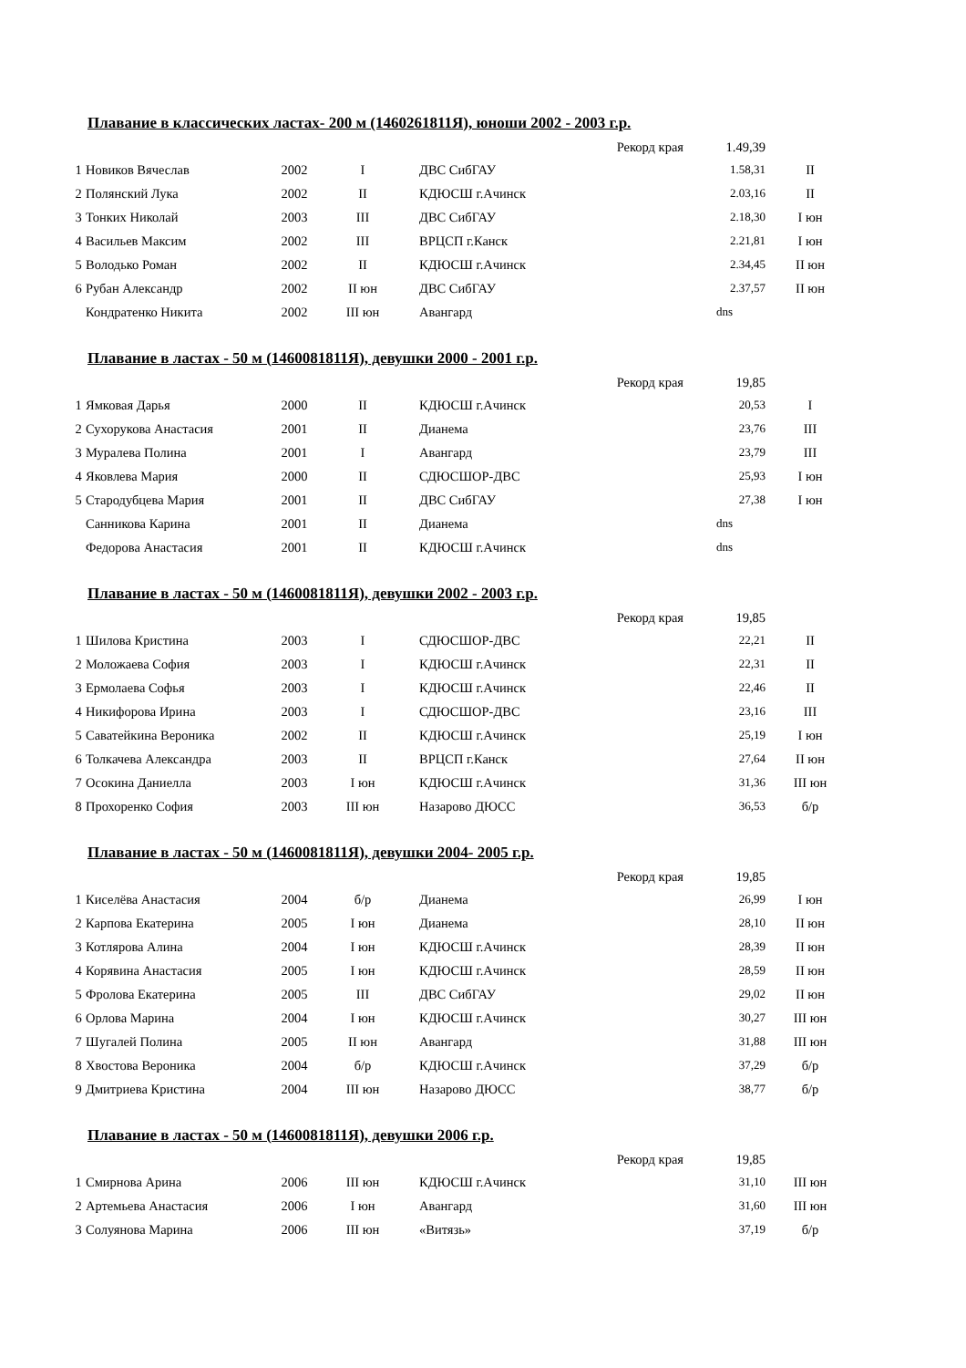Плавание в классических ластах- 200 м (1460261811Я), юноши 2002 - 2003 г.р.
| | | | | Рекорд края | 1.49,39 | |
| 1 | Новиков Вячеслав | 2002 | I | ДВС СибГАУ | 1.58,31 | II |
| 2 | Полянский Лука | 2002 | II | КДЮСШ г.Ачинск | 2.03,16 | II |
| 3 | Тонких Николай | 2003 | III | ДВС СибГАУ | 2.18,30 | I юн |
| 4 | Васильев Максим | 2002 | III | ВРЦСП г.Канск | 2.21,81 | I юн |
| 5 | Володько Роман | 2002 | II | КДЮСШ г.Ачинск | 2.34,45 | II юн |
| 6 | Рубан Александр | 2002 | II юн | ДВС СибГАУ | 2.37,57 | II юн |
| | Кондратенко Никита | 2002 | III юн | Авангард | dns | |
Плавание в ластах - 50 м (1460081811Я), девушки 2000 - 2001 г.р.
| | | | | Рекорд края | 19,85 | |
| 1 | Ямковая Дарья | 2000 | II | КДЮСШ г.Ачинск | 20,53 | I |
| 2 | Сухорукова Анастасия | 2001 | II | Дианема | 23,76 | III |
| 3 | Муралева Полина | 2001 | I | Авангард | 23,79 | III |
| 4 | Яковлева Мария | 2000 | II | СДЮСШОР-ДВС | 25,93 | I юн |
| 5 | Стародубцева Мария | 2001 | II | ДВС СибГАУ | 27,38 | I юн |
| | Санникова Карина | 2001 | II | Дианема | dns | |
| | Федорова Анастасия | 2001 | II | КДЮСШ г.Ачинск | dns | |
Плавание в ластах - 50 м (1460081811Я), девушки 2002 - 2003 г.р.
| | | | | Рекорд края | 19,85 | |
| 1 | Шилова Кристина | 2003 | I | СДЮСШОР-ДВС | 22,21 | II |
| 2 | Моложаева София | 2003 | I | КДЮСШ г.Ачинск | 22,31 | II |
| 3 | Ермолаева Софья | 2003 | I | КДЮСШ г.Ачинск | 22,46 | II |
| 4 | Никифорова Ирина | 2003 | I | СДЮСШОР-ДВС | 23,16 | III |
| 5 | Саватейкина Вероника | 2002 | II | КДЮСШ г.Ачинск | 25,19 | I юн |
| 6 | Толкачева Александра | 2003 | II | ВРЦСП г.Канск | 27,64 | II юн |
| 7 | Осокина Даниелла | 2003 | I юн | КДЮСШ г.Ачинск | 31,36 | III юн |
| 8 | Прохоренко София | 2003 | III юн | Назарово ДЮСС | 36,53 | б/р |
Плавание в ластах - 50 м (1460081811Я), девушки 2004- 2005 г.р.
| | | | | Рекорд края | 19,85 | |
| 1 | Киселёва Анастасия | 2004 | б/р | Дианема | 26,99 | I юн |
| 2 | Карпова Екатерина | 2005 | I юн | Дианема | 28,10 | II юн |
| 3 | Котлярова Алина | 2004 | I юн | КДЮСШ г.Ачинск | 28,39 | II юн |
| 4 | Корявина Анастасия | 2005 | I юн | КДЮСШ г.Ачинск | 28,59 | II юн |
| 5 | Фролова Екатерина | 2005 | III | ДВС СибГАУ | 29,02 | II юн |
| 6 | Орлова Марина | 2004 | I юн | КДЮСШ г.Ачинск | 30,27 | III юн |
| 7 | Шугалей Полина | 2005 | II юн | Авангард | 31,88 | III юн |
| 8 | Хвостова Вероника | 2004 | б/р | КДЮСШ г.Ачинск | 37,29 | б/р |
| 9 | Дмитриева Кристина | 2004 | III юн | Назарово ДЮСС | 38,77 | б/р |
Плавание в ластах - 50 м (1460081811Я), девушки 2006 г.р.
| | | | | Рекорд края | 19,85 | |
| 1 | Смирнова Арина | 2006 | III юн | КДЮСШ г.Ачинск | 31,10 | III юн |
| 2 | Артемьева Анастасия | 2006 | I юн | Авангард | 31,60 | III юн |
| 3 | Солуянова Марина | 2006 | III юн | «Витязь» | 37,19 | б/р |